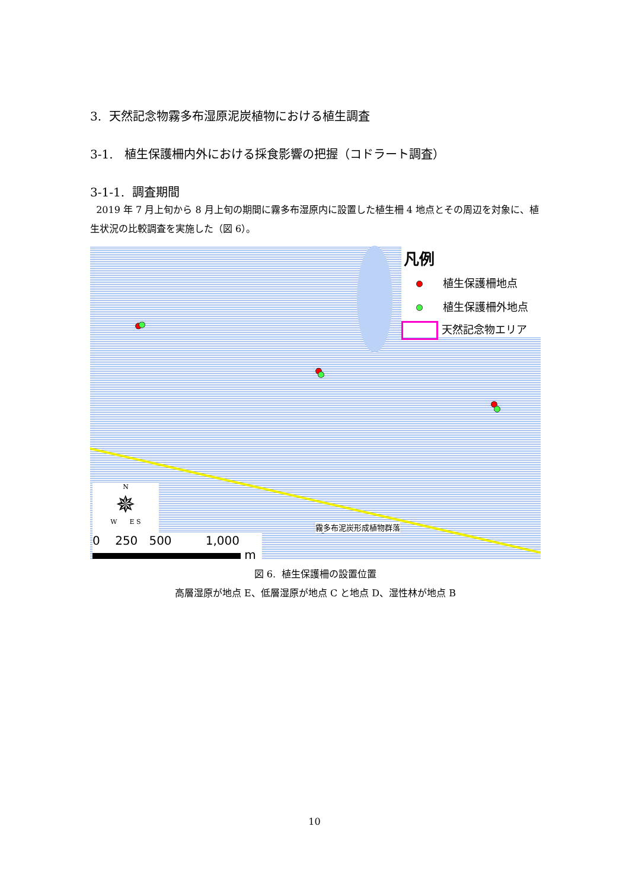3. 天然記念物霧多布湿原泥炭植物における植生調査
3-1. 植生保護柵内外における採食影響の把握（コドラート調査）
3-1-1. 調査期間
2019 年 7 月上旬から 8 月上旬の期間に霧多布湿原内に設置した植生柵 4 地点とその周辺を対象に、植生状況の比較調査を実施した（図 6）。
凡例
植生保護柵地点
植生保護柵外地点
天然記念物エリア
霧多布泥炭形成植物群落
N
✵
W E S
0 250 500 1,000
m
図 6. 植生保護柵の設置位置
高層湿原が地点 E、低層湿原が地点 C と地点 D、湿性林が地点 B
10